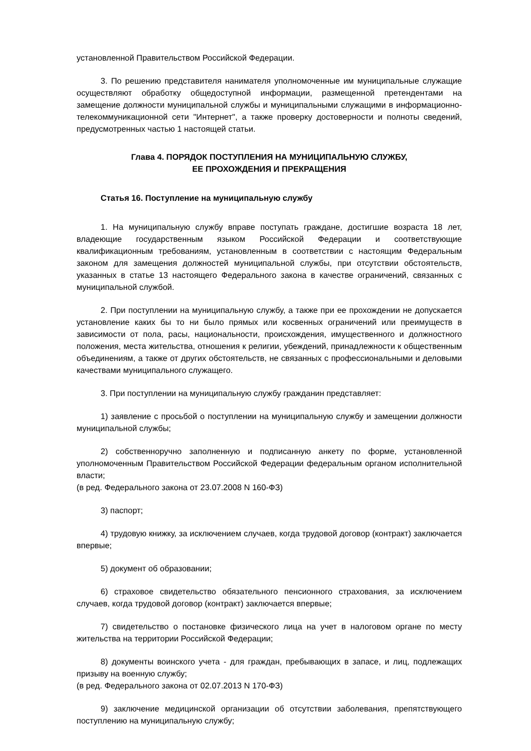установленной Правительством Российской Федерации.
3. По решению представителя нанимателя уполномоченные им муниципальные служащие осуществляют обработку общедоступной информации, размещенной претендентами на замещение должности муниципальной службы и муниципальными служащими в информационно-телекоммуникационной сети "Интернет", а также проверку достоверности и полноты сведений, предусмотренных частью 1 настоящей статьи.
Глава 4. ПОРЯДОК ПОСТУПЛЕНИЯ НА МУНИЦИПАЛЬНУЮ СЛУЖБУ,
ЕЕ ПРОХОЖДЕНИЯ И ПРЕКРАЩЕНИЯ
Статья 16. Поступление на муниципальную службу
1. На муниципальную службу вправе поступать граждане, достигшие возраста 18 лет, владеющие государственным языком Российской Федерации и соответствующие квалификационным требованиям, установленным в соответствии с настоящим Федеральным законом для замещения должностей муниципальной службы, при отсутствии обстоятельств, указанных в статье 13 настоящего Федерального закона в качестве ограничений, связанных с муниципальной службой.
2. При поступлении на муниципальную службу, а также при ее прохождении не допускается установление каких бы то ни было прямых или косвенных ограничений или преимуществ в зависимости от пола, расы, национальности, происхождения, имущественного и должностного положения, места жительства, отношения к религии, убеждений, принадлежности к общественным объединениям, а также от других обстоятельств, не связанных с профессиональными и деловыми качествами муниципального служащего.
3. При поступлении на муниципальную службу гражданин представляет:
1) заявление с просьбой о поступлении на муниципальную службу и замещении должности муниципальной службы;
2) собственноручно заполненную и подписанную анкету по форме, установленной уполномоченным Правительством Российской Федерации федеральным органом исполнительной власти;
(в ред. Федерального закона от 23.07.2008 N 160-ФЗ)
3) паспорт;
4) трудовую книжку, за исключением случаев, когда трудовой договор (контракт) заключается впервые;
5) документ об образовании;
6) страховое свидетельство обязательного пенсионного страхования, за исключением случаев, когда трудовой договор (контракт) заключается впервые;
7) свидетельство о постановке физического лица на учет в налоговом органе по месту жительства на территории Российской Федерации;
8) документы воинского учета - для граждан, пребывающих в запасе, и лиц, подлежащих призыву на военную службу;
(в ред. Федерального закона от 02.07.2013 N 170-ФЗ)
9) заключение медицинской организации об отсутствии заболевания, препятствующего поступлению на муниципальную службу;